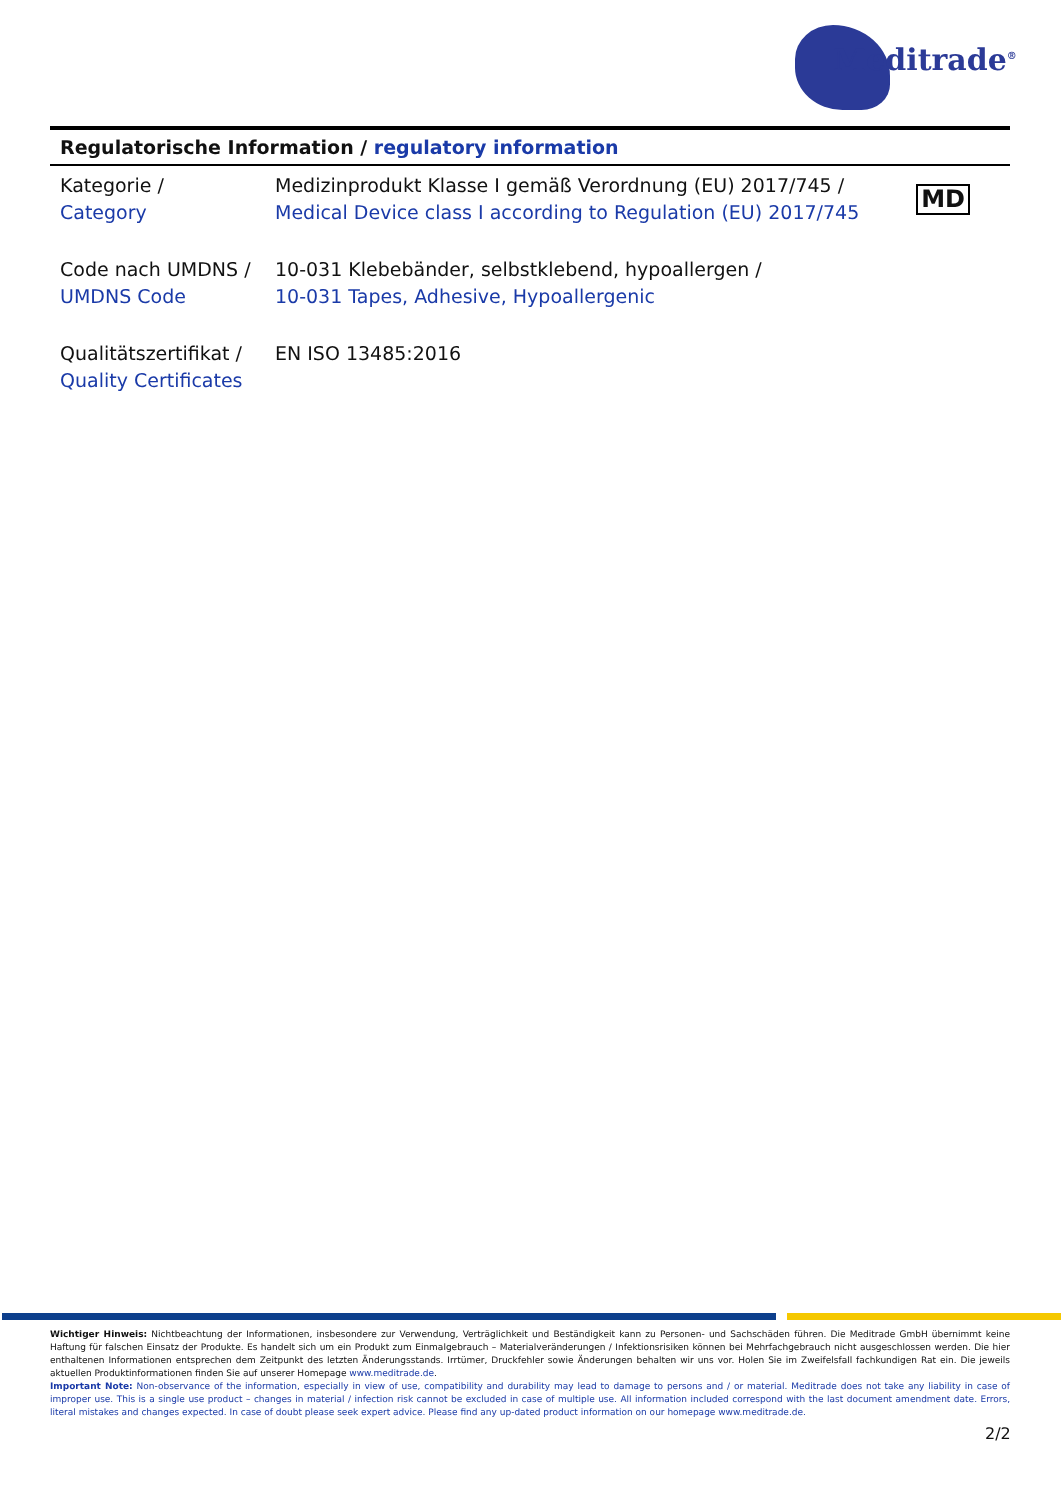Meditrade<sup>®</sup>
Regulatorische Information / regulatory information
| Kategorie / Category | Medizinprodukt Klasse I gemäß Verordnung (EU) 2017/745 / Medical Device class I according to Regulation (EU) 2017/745 | MD |
| Code nach UMDNS / UMDNS Code | 10-031 Klebebänder, selbstklebend, hypoallergen / 10-031 Tapes, Adhesive, Hypoallergenic | |
| Qualitätszertifikat / Quality Certificates | EN ISO 13485:2016 | |
Wichtiger Hinweis: Nichtbeachtung der Informationen, insbesondere zur Verwendung, Verträglichkeit und Beständigkeit kann zu Personen- und Sachschäden führen. Die Meditrade GmbH übernimmt keine Haftung für falschen Einsatz der Produkte. Es handelt sich um ein Produkt zum Einmalgebrauch – Materialveränderungen / Infektionsrisiken können bei Mehrfachgebrauch nicht ausgeschlossen werden. Die hier enthaltenen Informationen entsprechen dem Zeitpunkt des letzten Änderungsstands. Irrtümer, Druckfehler sowie Änderungen behalten wir uns vor. Holen Sie im Zweifelsfall fachkundigen Rat ein. Die jeweils aktuellen Produktinformationen finden Sie auf unserer Homepage www.meditrade.de.
Important Note: Non-observance of the information, especially in view of use, compatibility and durability may lead to damage to persons and / or material. Meditrade does not take any liability in case of improper use. This is a single use product – changes in material / infection risk cannot be excluded in case of multiple use. All information included correspond with the last document amendment date. Errors, literal mistakes and changes expected. In case of doubt please seek expert advice. Please find any up-dated product information on our homepage www.meditrade.de.
2/2